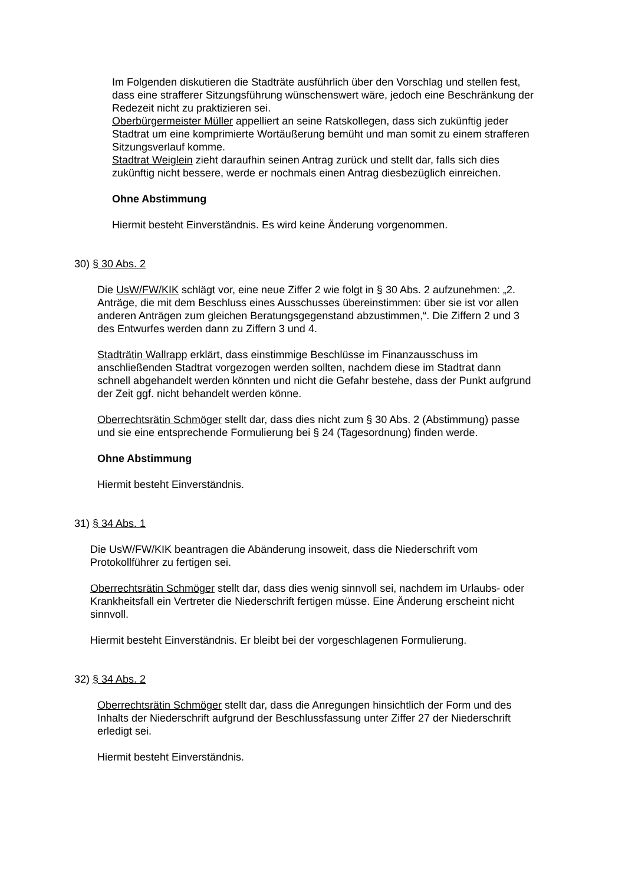Im Folgenden diskutieren die Stadträte ausführlich über den Vorschlag und stellen fest, dass eine strafferer Sitzungsführung wünschenswert wäre, jedoch eine Beschränkung der Redezeit nicht zu praktizieren sei.
Oberbürgermeister Müller appelliert an seine Ratskollegen, dass sich zukünftig jeder Stadtrat um eine komprimierte Wortäußerung bemüht und man somit zu einem strafferen Sitzungsverlauf komme.
Stadtrat Weiglein zieht daraufhin seinen Antrag zurück und stellt dar, falls sich dies zukünftig nicht bessere, werde er nochmals einen Antrag diesbezüglich einreichen.
Ohne Abstimmung
Hiermit besteht Einverständnis. Es wird keine Änderung vorgenommen.
30) § 30 Abs. 2
Die UsW/FW/KIK schlägt vor, eine neue Ziffer 2 wie folgt in § 30 Abs. 2 aufzunehmen: „2. Anträge, die mit dem Beschluss eines Ausschusses übereinstimmen: über sie ist vor allen anderen Anträgen zum gleichen Beratungsgegenstand abzustimmen,“. Die Ziffern 2 und 3 des Entwurfes werden dann zu Ziffern 3 und 4.
Stadträtin Wallrapp erklärt, dass einstimmige Beschlüsse im Finanzausschuss im anschließenden Stadtrat vorgezogen werden sollten, nachdem diese im Stadtrat dann schnell abgehandelt werden könnten und nicht die Gefahr bestehe, dass der Punkt aufgrund der Zeit ggf. nicht behandelt werden könne.
Oberrechtsrätin Schmöger stellt dar, dass dies nicht zum § 30 Abs. 2 (Abstimmung) passe und sie eine entsprechende Formulierung bei § 24 (Tagesordnung) finden werde.
Ohne Abstimmung
Hiermit besteht Einverständnis.
31) § 34 Abs. 1
Die UsW/FW/KIK beantragen die Abänderung insoweit, dass die Niederschrift vom Protokollführer zu fertigen sei.
Oberrechtsrätin Schmöger stellt dar, dass dies wenig sinnvoll sei, nachdem im Urlaubs- oder Krankheitsfall ein Vertreter die Niederschrift fertigen müsse. Eine Änderung erscheint nicht sinnvoll.
Hiermit besteht Einverständnis. Er bleibt bei der vorgeschlagenen Formulierung.
32) § 34 Abs. 2
Oberrechtsrätin Schmöger stellt dar, dass die Anregungen hinsichtlich der Form und des Inhalts der Niederschrift aufgrund der Beschlussfassung unter Ziffer 27 der Niederschrift erledigt sei.
Hiermit besteht Einverständnis.